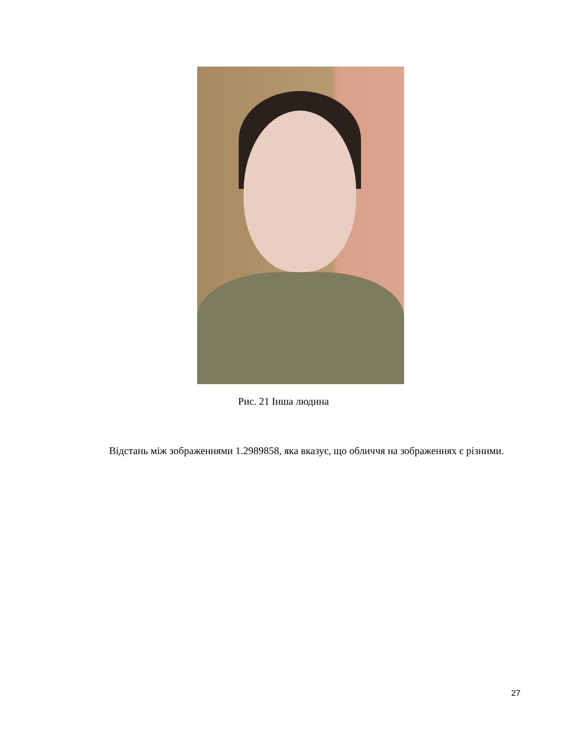Рис. 21 Інша людина
Відстань між зображеннями 1.2989858, яка вказує, що обличчя на зображеннях є різними.
27